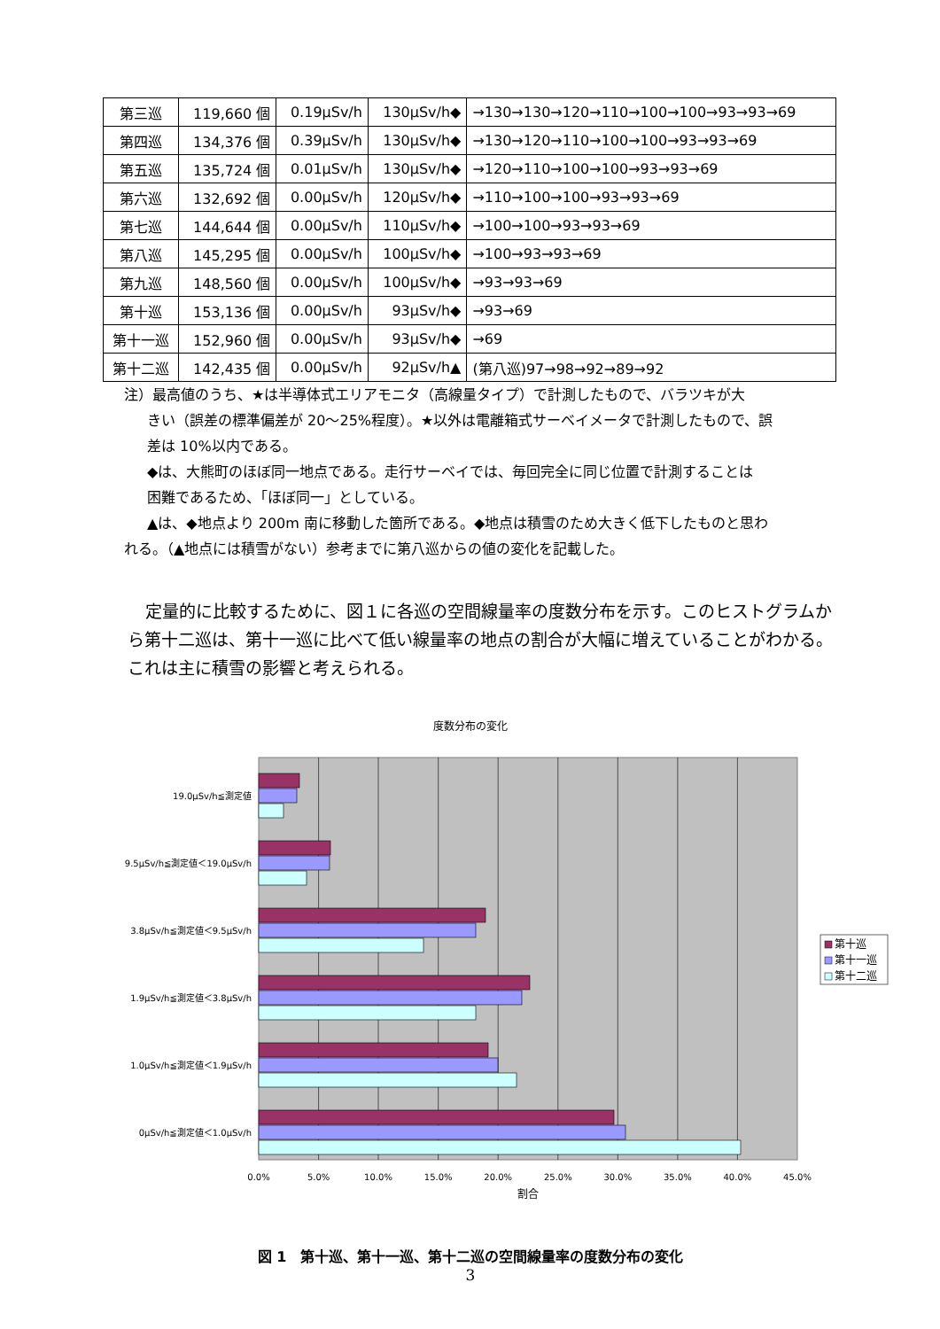| 第三巡 | 119,660 個 | 0.19μSv/h | 130μSv/h◆ | →130→130→120→110→100→100→93→93→69 |
| 第四巡 | 134,376 個 | 0.39μSv/h | 130μSv/h◆ | →130→120→110→100→100→93→93→69 |
| 第五巡 | 135,724 個 | 0.01μSv/h | 130μSv/h◆ | →120→110→100→100→93→93→69 |
| 第六巡 | 132,692 個 | 0.00μSv/h | 120μSv/h◆ | →110→100→100→93→93→69 |
| 第七巡 | 144,644 個 | 0.00μSv/h | 110μSv/h◆ | →100→100→93→93→69 |
| 第八巡 | 145,295 個 | 0.00μSv/h | 100μSv/h◆ | →100→93→93→69 |
| 第九巡 | 148,560 個 | 0.00μSv/h | 100μSv/h◆ | →93→93→69 |
| 第十巡 | 153,136 個 | 0.00μSv/h | 93μSv/h◆ | →93→69 |
| 第十一巡 | 152,960 個 | 0.00μSv/h | 93μSv/h◆ | →69 |
| 第十二巡 | 142,435 個 | 0.00μSv/h | 92μSv/h▲ | (第八巡)97→98→92→89→92 |
注）最高値のうち、★は半導体式エリアモニタ（高線量タイプ）で計測したもので、バラツキが大
きい（誤差の標準偏差が 20～25%程度）。★以外は電離箱式サーベイメータで計測したもので、誤
差は 10%以内である。
◆は、大熊町のほぼ同一地点である。走行サーベイでは、毎回完全に同じ位置で計測することは
困難であるため、「ほぼ同一」としている。
▲は、◆地点より 200m 南に移動した箇所である。◆地点は積雪のため大きく低下したものと思わ
れる。（▲地点には積雪がない）参考までに第八巡からの値の変化を記載した。
定量的に比較するために、図１に各巡の空間線量率の度数分布を示す。このヒストグラムから第十二巡は、第十一巡に比べて低い線量率の地点の割合が大幅に増えていることがわかる。これは主に積雪の影響と考えられる。
度数分布の変化
19.0μSv/h≦測定値
9.5μSv/h≦測定値＜19.0μSv/h
3.8μSv/h≦測定値＜9.5μSv/h
1.9μSv/h≦測定値＜3.8μSv/h
1.0μSv/h≦測定値＜1.9μSv/h
0μSv/h≦測定値＜1.0μSv/h
0.0%
5.0%
10.0%
15.0%
20.0%
25.0%
30.0%
35.0%
40.0%
45.0%
割合
第十巡
第十一巡
第十二巡
図 1　第十巡、第十一巡、第十二巡の空間線量率の度数分布の変化
3